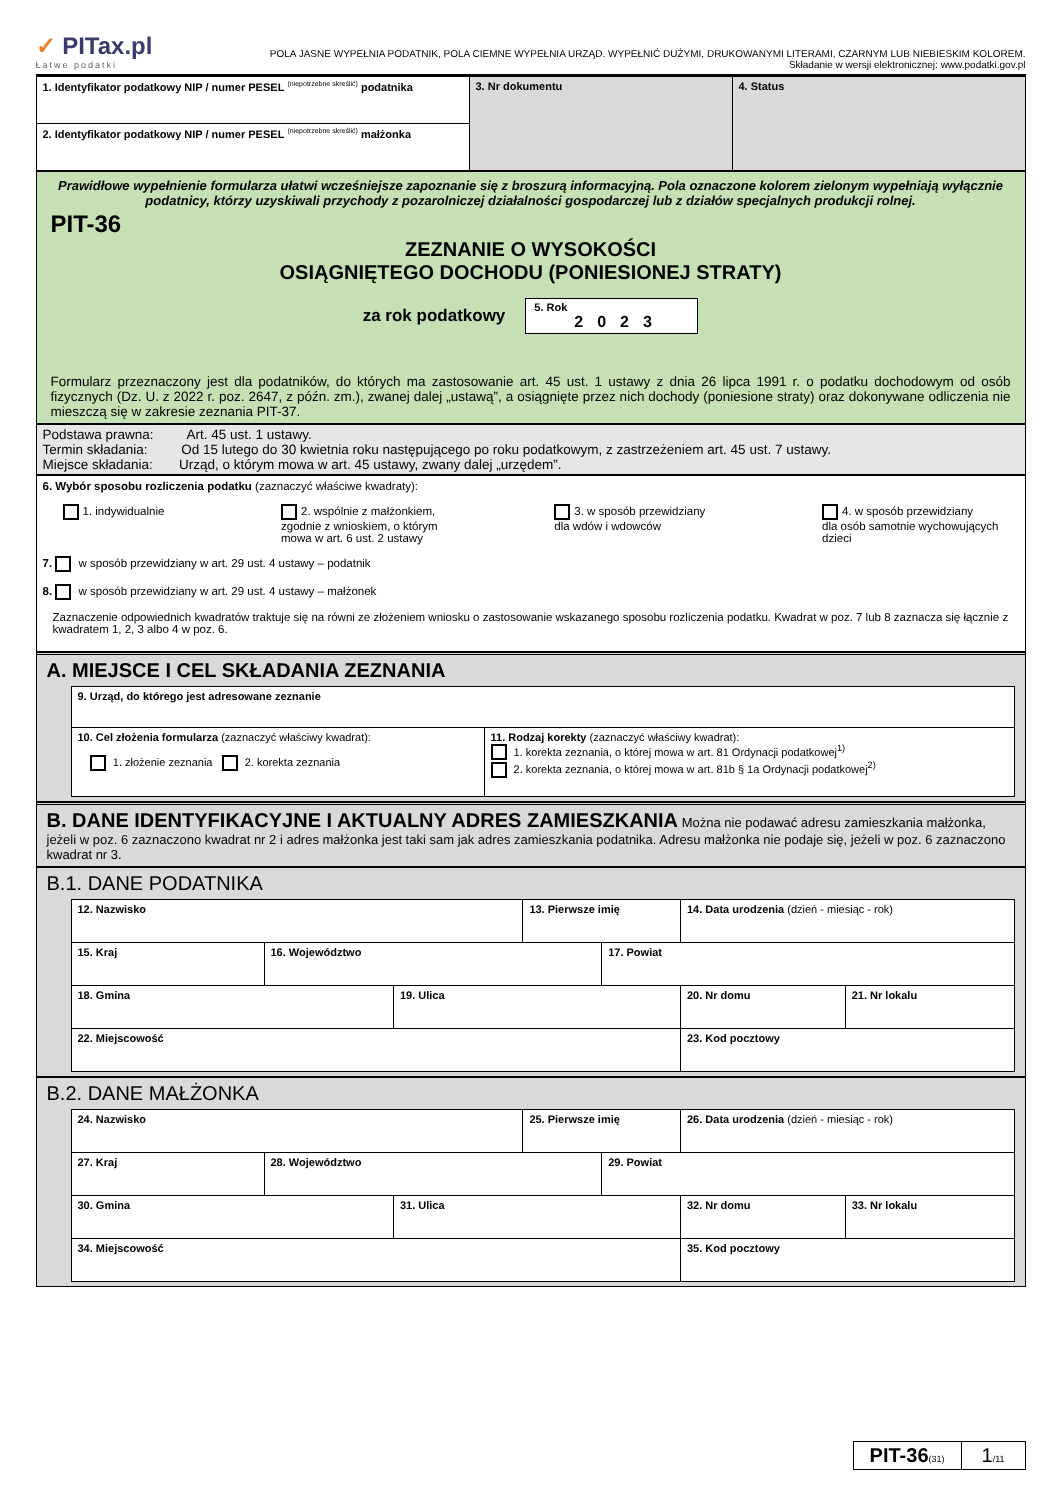✓ PITax.pl
Łatwe podatki
POLA JASNE WYPEŁNIA PODATNIK, POLA CIEMNE WYPEŁNIA URZĄD. WYPEŁNIĆ DUŻYMI, DRUKOWANYMI LITERAMI, CZARNYM LUB NIEBIESKIM KOLOREM.
Składanie w wersji elektronicznej: www.podatki.gov.pl
| 1. Identyfikator podatkowy NIP / numer PESEL <sup>(niepotrzebne skreślić)</sup> podatnika | 3. Nr dokumentu | 4. Status |
| 2. Identyfikator podatkowy NIP / numer PESEL <sup>(niepotrzebne skreślić)</sup> małżonka | | |
Prawidłowe wypełnienie formularza ułatwi wcześniejsze zapoznanie się z broszurą informacyjną. Pola oznaczone kolorem zielonym wypełniają wyłącznie podatnicy, którzy uzyskiwali przychody z pozarolniczej działalności gospodarczej lub z działów specjalnych produkcji rolnej.
PIT-36
ZEZNANIE O WYSOKOŚCI
OSIĄGNIĘTEGO DOCHODU (PONIESIONEJ STRATY)
za rok podatkowy
5. Rok
2023
Formularz przeznaczony jest dla podatników, do których ma zastosowanie art. 45 ust. 1 ustawy z dnia 26 lipca 1991 r. o podatku dochodowym od osób fizycznych (Dz. U. z 2022 r. poz. 2647, z późn. zm.), zwanej dalej „ustawą”, a osiągnięte przez nich dochody (poniesione straty) oraz dokonywane odliczenia nie mieszczą się w zakresie zeznania PIT-37.
Podstawa prawna: Art. 45 ust. 1 ustawy.
Termin składania: Od 15 lutego do 30 kwietnia roku następującego po roku podatkowym, z zastrzeżeniem art. 45 ust. 7 ustawy.
Miejsce składania: Urząd, o którym mowa w art. 45 ustawy, zwany dalej „urzędem”.
6. Wybór sposobu rozliczenia podatku (zaznaczyć właściwe kwadraty):
1. indywidualnie 2. wspólnie z małżonkiem,
zgodnie z wnioskiem, o którym
mowa w art. 6 ust. 2 ustawy
3. w sposób przewidziany
dla wdów i wdowców
4. w sposób przewidziany
dla osób samotnie wychowujących
dzieci
7. w sposób przewidziany w art. 29 ust. 4 ustawy – podatnik
8. w sposób przewidziany w art. 29 ust. 4 ustawy – małżonek
Zaznaczenie odpowiednich kwadratów traktuje się na równi ze złożeniem wniosku o zastosowanie wskazanego sposobu rozliczenia podatku. Kwadrat w poz. 7 lub 8 zaznacza się łącznie z kwadratem 1, 2, 3 albo 4 w poz. 6.
A. MIEJSCE I CEL SKŁADANIA ZEZNANIA
| 9. Urząd, do którego jest adresowane zeznanie | |
| 10. Cel złożenia formularza (zaznaczyć właściwy kwadrat): 1. złożenie zeznania 2. korekta zeznania | 11. Rodzaj korekty (zaznaczyć właściwy kwadrat): 1. korekta zeznania, o której mowa w art. 81 Ordynacji podatkowej<sup>1)</sup> 2. korekta zeznania, o której mowa w art. 81b § 1a Ordynacji podatkowej<sup>2)</sup> |
B. DANE IDENTYFIKACYJNE I AKTUALNY ADRES ZAMIESZKANIA Można nie podawać adresu zamieszkania małżonka, jeżeli w poz. 6 zaznaczono kwadrat nr 2 i adres małżonka jest taki sam jak adres zamieszkania podatnika. Adresu małżonka nie podaje się, jeżeli w poz. 6 zaznaczono kwadrat nr 3.
B.1. DANE PODATNIKA
| 12. Nazwisko | | | 13. Pierwsze imię | | 14. Data urodzenia (dzień - miesiąc - rok) | |
| 15. Kraj | 16. Województwo | | | 17. Powiat | | |
| 18. Gmina | | 19. Ulica | | | 20. Nr domu | 21. Nr lokalu |
| 22. Miejscowość | | | | | 23. Kod pocztowy | |
B.2. DANE MAŁŻONKA
| 24. Nazwisko | | | 25. Pierwsze imię | | 26. Data urodzenia (dzień - miesiąc - rok) | |
| 27. Kraj | 28. Województwo | | | 29. Powiat | | |
| 30. Gmina | | 31. Ulica | | | 32. Nr domu | 33. Nr lokalu |
| 34. Miejscowość | | | | | 35. Kod pocztowy | |
PIT-36(31)
1/11